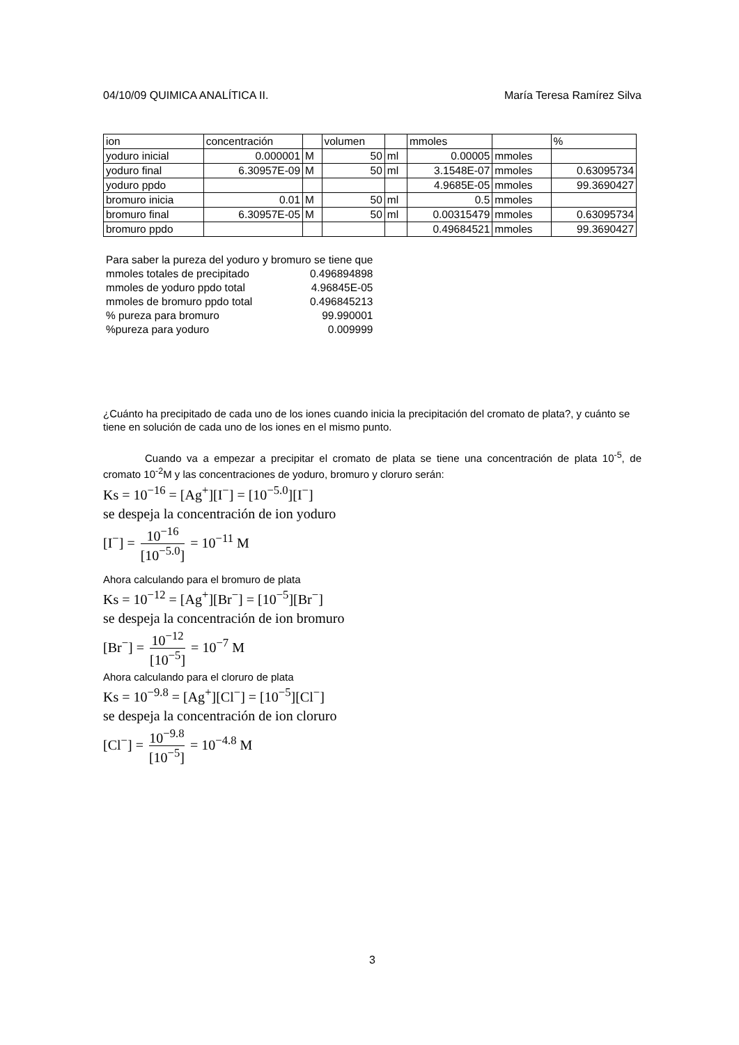04/10/09 QUIMICA ANALÍTICA II. María Teresa Ramírez Silva
| ion | concentración | | volumen | | mmoles | | % |
| yoduro inicial | 0.000001 | M | 50 | ml | 0.00005 | mmoles | |
| yoduro final | 6.30957E-09 | M | 50 | ml | 3.1548E-07 | mmoles | 0.63095734 |
| yoduro ppdo | | | | | 4.9685E-05 | mmoles | 99.3690427 |
| bromuro inicia | 0.01 | M | 50 | ml | 0.5 | mmoles | |
| bromuro final | 6.30957E-05 | M | 50 | ml | 0.00315479 | mmoles | 0.63095734 |
| bromuro ppdo | | | | | 0.49684521 | mmoles | 99.3690427 |
| Para saber la pureza del yoduro y bromuro se tiene que | |
| mmoles totales de precipitado | 0.496894898 |
| mmoles de yoduro ppdo total | 4.96845E-05 |
| mmoles de bromuro ppdo total | 0.496845213 |
| % pureza para bromuro | 99.990001 |
| %pureza para yoduro | 0.009999 |
¿Cuánto ha precipitado de cada uno de los iones cuando inicia la precipitación del cromato de plata?, y cuánto se tiene en solución de cada uno de los iones en el mismo punto.
Cuando va a empezar a precipitar el cromato de plata se tiene una concentración de plata 10<sup>-5</sup>, de cromato 10<sup>-2</sup>M y las concentraciones de yoduro, bromuro y cloruro serán:
Ks = 10<sup>−16</sup> = [Ag<sup>+</sup>][I<sup>−</sup>] = [10<sup>−5.0</sup>][I<sup>−</sup>]
se despeja la concentración de ion yoduro
[I<sup>−</sup>] = 10<sup>−16</sup> [10<sup>−5.0</sup>] = 10<sup>−11</sup> M
Ahora calculando para el bromuro de plata
Ks = 10<sup>−12</sup> = [Ag<sup>+</sup>][Br<sup>−</sup>] = [10<sup>−5</sup>][Br<sup>−</sup>]
se despeja la concentración de ion bromuro
[Br<sup>−</sup>] = 10<sup>−12</sup> [10<sup>−5</sup>] = 10<sup>−7</sup> M
Ahora calculando para el cloruro de plata
Ks = 10<sup>−9.8</sup> = [Ag<sup>+</sup>][Cl<sup>−</sup>] = [10<sup>−5</sup>][Cl<sup>−</sup>]
se despeja la concentración de ion cloruro
[Cl<sup>−</sup>] = 10<sup>−9.8</sup> [10<sup>−5</sup>] = 10<sup>−4.8</sup> M
3